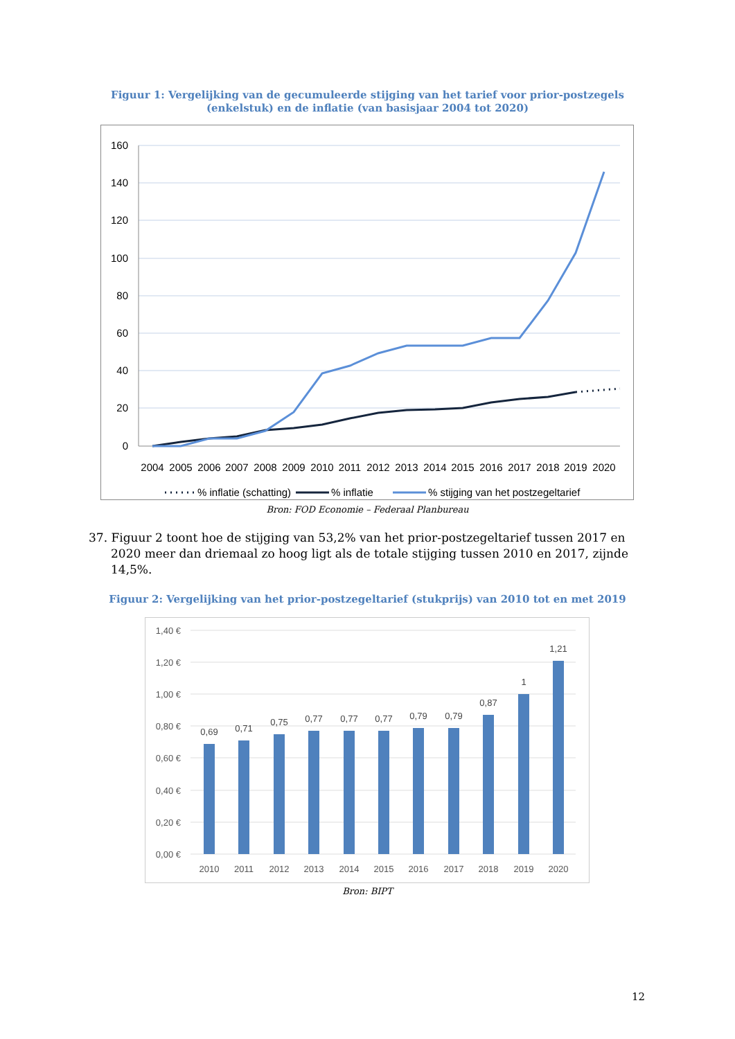Figuur 1: Vergelijking van de gecumuleerde stijging van het tarief voor prior-postzegels (enkelstuk) en de inflatie (van basisjaar 2004 tot 2020)
160
140
120
100
80
60
40
20
0
2004
2005
2006
2007
2008
2009
2010
2011
2012
2013
2014
2015
2016
2017
2018
2019
2020
% inflatie (schatting)
% inflatie
% stijging van het postzegeltarief
Bron: FOD Economie – Federaal Planbureau
37. Figuur 2 toont hoe de stijging van 53,2% van het prior-postzegeltarief tussen 2017 en 2020 meer dan driemaal zo hoog ligt als de totale stijging tussen 2010 en 2017, zijnde 14,5%.
Figuur 2: Vergelijking van het prior-postzegeltarief (stukprijs) van 2010 tot en met 2019
1,40 €
1,20 €
1,00 €
0,80 €
0,60 €
0,40 €
0,20 €
0,00 €
0,69
0,71
0,75
0,77
0,77
0,77
0,79
0,79
0,87
1
1,21
2010
2011
2012
2013
2014
2015
2016
2017
2018
2019
2020
Bron: BIPT
12